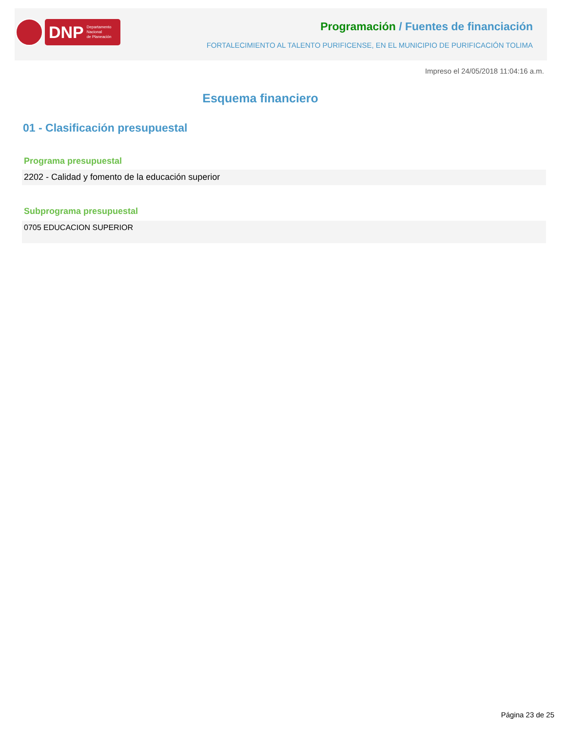DNP Departamento
Nacional
de Planeación
Programación / Fuentes de financiación
FORTALECIMIENTO AL TALENTO PURIFICENSE, EN EL MUNICIPIO DE PURIFICACIÓN TOLIMA
Impreso el 24/05/2018 11:04:16 a.m.
Esquema financiero
01 - Clasificación presupuestal
Programa presupuestal
2202 - Calidad y fomento de la educación superior
Subprograma presupuestal
0705 EDUCACION SUPERIOR
Página 23 de 25